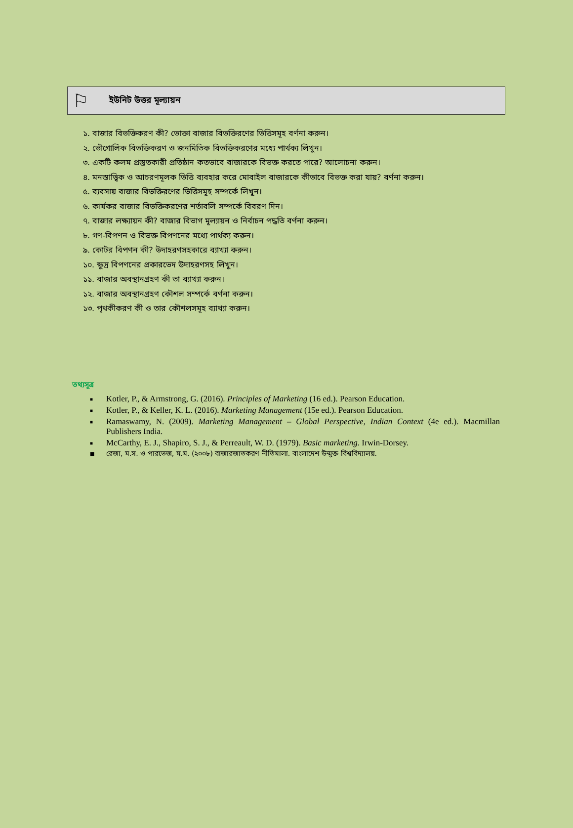⚐
ইউনিট উত্তর মূল্যায়ন
১. বাজার বিভক্তিকরণ কী? ভোক্তা বাজার বিভক্তিরণের ভিত্তিসমূহ বর্ণনা করুন।
২. ভৌগোলিক বিভক্তিকরণ ও জনমিতিক বিভক্তিকরণের মধ্যে পার্থক্য লিখুন।
৩. একটি কলম প্রস্তুতকারী প্রতিষ্ঠান কতভাবে বাজারকে বিভক্ত করতে পারে? আলোচনা করুন।
৪. মনস্তাত্ত্বিক ও আচরণমূলক ভিত্তি ব্যবহার করে মোবাইল বাজারকে কীভাবে বিভক্ত করা যায়? বর্ণনা করুন।
৫. ব্যবসায় বাজার বিভক্তিরণের ভিত্তিসমূহ সম্পর্কে লিখুন।
৬. কার্যকর বাজার বিভক্তিকরণের শর্তাবলি সম্পর্কে বিবরণ দিন।
৭. বাজার লক্ষ্যায়ন কী? বাজার বিভাগ মূল্যায়ন ও নির্বাচন পদ্ধতি বর্ণনা করুন।
৮. গণ-বিপণন ও বিভক্ত বিপণনের মধ্যে পার্থক্য করুন।
৯. কোটর বিপণন কী? উদাহরণসহকারে ব্যাখ্যা করুন।
১০. ক্ষুদ্র বিপণনের প্রকারভেদ উদাহরণসহ লিখুন।
১১. বাজার অবস্থানগ্রহণ কী তা ব্যাখ্যা করুন।
১২. বাজার অবস্থানগ্রহণ কৌশল সম্পর্কে বর্ণনা করুন।
১৩. পৃথকীকরণ কী ও তার কৌশলসমূহ ব্যাখ্যা করুন।
তথ্যসূত্র
■ Kotler, P., & Armstrong, G. (2016). Principles of Marketing (16 ed.). Pearson Education.
■ Kotler, P., & Keller, K. L. (2016). Marketing Management (15e ed.). Pearson Education.
■ Ramaswamy, N. (2009). Marketing Management – Global Perspective, Indian Context (4e ed.). Macmillan Publishers India.
■ McCarthy, E. J., Shapiro, S. J., & Perreault, W. D. (1979). Basic marketing. Irwin-Dorsey.
■ রেজা, ম.স. ও পারভেজ, ম.ম. (২০০৮) বাজারজাতকরণ নীতিমালা. বাংলাদেশ উন্মুক্ত বিশ্ববিদ্যালয়.